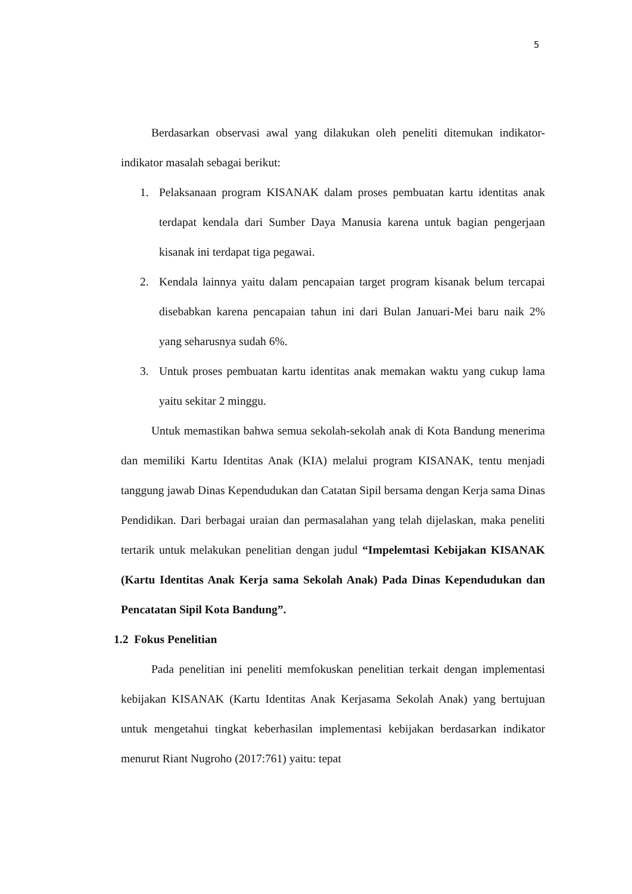5
Berdasarkan observasi awal yang dilakukan oleh peneliti ditemukan indikator-indikator masalah sebagai berikut:
1. Pelaksanaan program KISANAK dalam proses pembuatan kartu identitas anak terdapat kendala dari Sumber Daya Manusia karena untuk bagian pengerjaan kisanak ini terdapat tiga pegawai.
2. Kendala lainnya yaitu dalam pencapaian target program kisanak belum tercapai disebabkan karena pencapaian tahun ini dari Bulan Januari-Mei baru naik 2% yang seharusnya sudah 6%.
3. Untuk proses pembuatan kartu identitas anak memakan waktu yang cukup lama yaitu sekitar 2 minggu.
Untuk memastikan bahwa semua sekolah-sekolah anak di Kota Bandung menerima dan memiliki Kartu Identitas Anak (KIA) melalui program KISANAK, tentu menjadi tanggung jawab Dinas Kependudukan dan Catatan Sipil bersama dengan Kerja sama Dinas Pendidikan. Dari berbagai uraian dan permasalahan yang telah dijelaskan, maka peneliti tertarik untuk melakukan penelitian dengan judul “Impelemtasi Kebijakan KISANAK (Kartu Identitas Anak Kerja sama Sekolah Anak) Pada Dinas Kependudukan dan Pencatatan Sipil Kota Bandung”.
1.2 Fokus Penelitian
Pada penelitian ini peneliti memfokuskan penelitian terkait dengan implementasi kebijakan KISANAK (Kartu Identitas Anak Kerjasama Sekolah Anak) yang bertujuan untuk mengetahui tingkat keberhasilan implementasi kebijakan berdasarkan indikator menurut Riant Nugroho (2017:761) yaitu: tepat